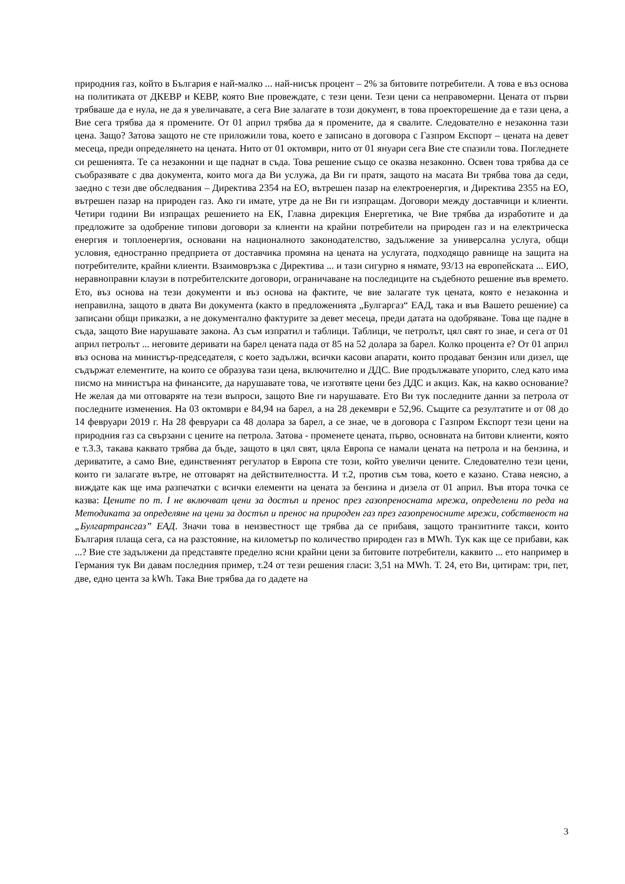природния газ, който в България е най-малко ... най-нисък процент – 2% за битовите потребители. А това е въз основа на политиката от ДКЕВР и КЕВР, която Вие провеждате, с тези цени. Тези цени са неправомерни. Цената от първи трябваше да е нула, не да я увеличавате, а сега Вие залагате в този документ, в това проекторешение да е тази цена, а Вие сега трябва да я промените. От 01 април трябва да я промените, да я свалите. Следователно е незаконна тази цена. Защо? Затова защото не сте приложили това, което е записано в договора с Газпром Експорт – цената на девет месеца, преди определянето на цената. Нито от 01 октомври, нито от 01 януари сега Вие сте спазили това. Погледнете си решенията. Те са незаконни и ще паднат в съда. Това решение също се оказва незаконно. Освен това трябва да се съобразявате с два документа, които мога да Ви услужа, да Ви ги пратя, защото на масата Ви трябва това да седи, заедно с тези две обследвания – Директива 2354 на ЕО, вътрешен пазар на електроенергия, и Директива 2355 на ЕО, вътрешен пазар на природен газ. Ако ги имате, утре да не Ви ги изпращам. Договори между доставчици и клиенти. Четири години Ви изпращах решението на ЕК, Главна дирекция Енергетика, че Вие трябва да изработите и да предложите за одобрение типови договори за клиенти на крайни потребители на природен газ и на електрическа енергия и топлоенергия, основани на националното законодателство, задължение за универсална услуга, общи условия, едностранно предприета от доставчика промяна на цената на услугата, подходящо равнище на защита на потребителите, крайни клиенти. Взаимовръзка с Директива ... и тази сигурно я нямате, 93/13 на европейската ... ЕИО, неравноправни клаузи в потребителските договори, ограничаване на последиците на съдебното решение във времето. Ето, въз основа на тези документи и въз основа на фактите, че вие залагате тук цената, която е незаконна и неправилна, защото в двата Ви документа (както в предложенията „Булгаргаз“ ЕАД, така и във Вашето решение) са записани общи приказки, а не документално фактурите за девет месеца, преди датата на одобряване. Това ще падне в съда, защото Вие нарушавате закона. Аз съм изпратил и таблици. Таблици, че петролът, цял свят го знае, и сега от 01 април петролът ... неговите деривати на барел цената пада от 85 на 52 долара за барел. Колко процента е? От 01 април въз основа на министър-председателя, с което задължи, всички касови апарати, които продават бензин или дизел, ще съдържат елементите, на които се образува тази цена, включително и ДДС. Вие продължавате упорито, след като има писмо на министъра на финансите, да нарушавате това, че изготвяте цени без ДДС и акциз. Как, на какво основание? Не желая да ми отговаряте на тези въпроси, защото Вие ги нарушавате. Ето Ви тук последните данни за петрола от последните изменения. На 03 октомври е 84,94 на барел, а на 28 декември е 52,96. Същите са резултатите и от 08 до 14 февруари 2019 г. На 28 февруари са 48 долара за барел, а се знае, че в договора с Газпром Експорт тези цени на природния газ са свързани с цените на петрола. Затова - променете цената, първо, основната на битови клиенти, която е т.3.3, такава каквато трябва да бъде, защото в цял свят, цяла Европа се намали цената на петрола и на бензина, и дериватите, а само Вие, единственият регулатор в Европа сте този, който увеличи цените. Следователно тези цени, които ги залагате вътре, не отговарят на действителността. И т.2, против съм това, което е казано. Става неясно, а виждате как ще има разпечатки с всички елементи на цената за бензина и дизела от 01 април. Във втора точка се казва: Цените по т. I не включват цени за достъп и пренос през газопреносната мрежа, определени по реда на Методиката за определяне на цени за достъп и пренос на природен газ през газопреносните мрежи, собственост на „Булгартрансгаз” ЕАД. Значи това в неизвестност ще трябва да се прибавя, защото транзитните такси, които България плаща сега, са на разстояние, на километър по количество природен газ в MWh. Тук как ще се прибави, как ...? Вие сте задължени да представяте пределно ясни крайни цени за битовите потребители, каквито ... ето например в Германия тук Ви давам последния пример, т.24 от тези решения гласи: 3,51 на MWh. Т. 24, ето Ви, цитирам: три, пет, две, едно цента за kWh. Така Вие трябва да го дадете на
3